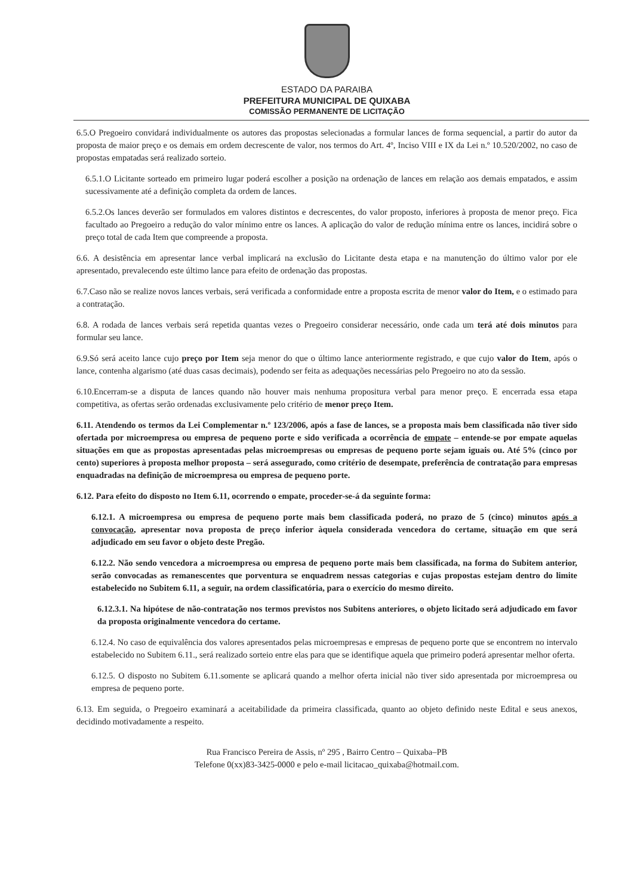ESTADO DA PARAIBA
PREFEITURA MUNICIPAL DE QUIXABA
COMISSÃO PERMANENTE DE LICITAÇÃO
6.5.O Pregoeiro convidará individualmente os autores das propostas selecionadas a formular lances de forma sequencial, a partir do autor da proposta de maior preço e os demais em ordem decrescente de valor, nos termos do Art. 4º, Inciso VIII e IX da Lei n.º 10.520/2002, no caso de propostas empatadas será realizado sorteio.
6.5.1.O Licitante sorteado em primeiro lugar poderá escolher a posição na ordenação de lances em relação aos demais empatados, e assim sucessivamente até a definição completa da ordem de lances.
6.5.2.Os lances deverão ser formulados em valores distintos e decrescentes, do valor proposto, inferiores à proposta de menor preço. Fica facultado ao Pregoeiro a redução do valor mínimo entre os lances. A aplicação do valor de redução mínima entre os lances, incidirá sobre o preço total de cada Item que compreende a proposta.
6.6. A desistência em apresentar lance verbal implicará na exclusão do Licitante desta etapa e na manutenção do último valor por ele apresentado, prevalecendo este último lance para efeito de ordenação das propostas.
6.7.Caso não se realize novos lances verbais, será verificada a conformidade entre a proposta escrita de menor valor do Item, e o estimado para a contratação.
6.8. A rodada de lances verbais será repetida quantas vezes o Pregoeiro considerar necessário, onde cada um terá até dois minutos para formular seu lance.
6.9.Só será aceito lance cujo preço por Item seja menor do que o último lance anteriormente registrado, e que cujo valor do Item, após o lance, contenha algarismo (até duas casas decimais), podendo ser feita as adequações necessárias pelo Pregoeiro no ato da sessão.
6.10.Encerram-se a disputa de lances quando não houver mais nenhuma propositura verbal para menor preço. E encerrada essa etapa competitiva, as ofertas serão ordenadas exclusivamente pelo critério de menor preço Item.
6.11. Atendendo os termos da Lei Complementar n.º 123/2006, após a fase de lances, se a proposta mais bem classificada não tiver sido ofertada por microempresa ou empresa de pequeno porte e sido verificada a ocorrência de empate – entende-se por empate aquelas situações em que as propostas apresentadas pelas microempresas ou empresas de pequeno porte sejam iguais ou. Até 5% (cinco por cento) superiores à proposta melhor proposta – será assegurado, como critério de desempate, preferência de contratação para empresas enquadradas na definição de microempresa ou empresa de pequeno porte.
6.12. Para efeito do disposto no Item 6.11, ocorrendo o empate, proceder-se-á da seguinte forma:
6.12.1. A microempresa ou empresa de pequeno porte mais bem classificada poderá, no prazo de 5 (cinco) minutos após a convocação, apresentar nova proposta de preço inferior àquela considerada vencedora do certame, situação em que será adjudicado em seu favor o objeto deste Pregão.
6.12.2. Não sendo vencedora a microempresa ou empresa de pequeno porte mais bem classificada, na forma do Subitem anterior, serão convocadas as remanescentes que porventura se enquadrem nessas categorias e cujas propostas estejam dentro do limite estabelecido no Subitem 6.11, a seguir, na ordem classificatória, para o exercício do mesmo direito.
6.12.3.1. Na hipótese de não-contratação nos termos previstos nos Subitens anteriores, o objeto licitado será adjudicado em favor da proposta originalmente vencedora do certame.
6.12.4. No caso de equivalência dos valores apresentados pelas microempresas e empresas de pequeno porte que se encontrem no intervalo estabelecido no Subitem 6.11., será realizado sorteio entre elas para que se identifique aquela que primeiro poderá apresentar melhor oferta.
6.12.5. O disposto no Subitem 6.11.somente se aplicará quando a melhor oferta inicial não tiver sido apresentada por microempresa ou empresa de pequeno porte.
6.13. Em seguida, o Pregoeiro examinará a aceitabilidade da primeira classificada, quanto ao objeto definido neste Edital e seus anexos, decidindo motivadamente a respeito.
Rua Francisco Pereira de Assis, nº 295 , Bairro Centro – Quixaba–PB
Telefone 0(xx)83-3425-0000 e pelo e-mail licitacao_quixaba@hotmail.com.